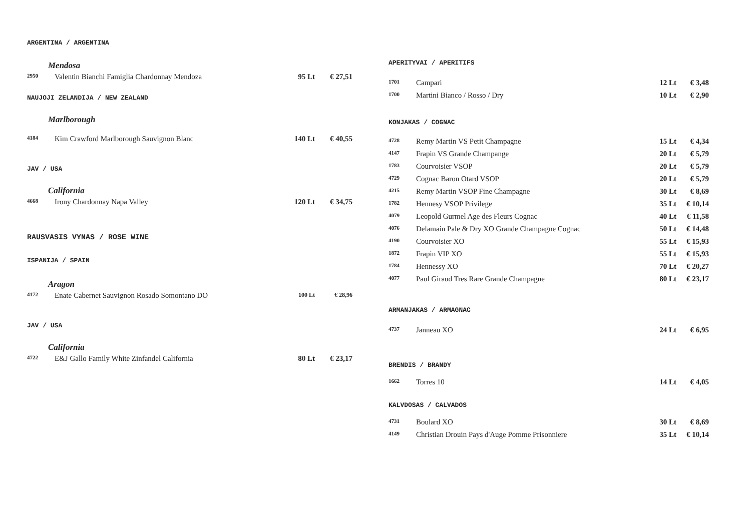ARGENTINA / ARGENTINA
Mendosa
| 2950 | Valentin Bianchi Famiglia Chardonnay Mendoza | 95 Lt | € 27,51 |
NAUJOJI ZELANDIJA / NEW ZEALAND
Marlborough
| 4184 | Kim Crawford Marlborough Sauvignon Blanc | 140 Lt | € 40,55 |
JAV / USA
California
| 4668 | Irony Chardonnay Napa Valley | 120 Lt | € 34,75 |
RAUSVASIS VYNAS / ROSE WINE
ISPANIJA / SPAIN
Aragon
| 4172 | Enate Cabernet Sauvignon Rosado Somontano DO | 100 Lt | € 28,96 |
JAV / USA
California
| 4722 | E&J Gallo Family White Zinfandel California | 80 Lt | € 23,17 |
APERITYVAI / APERITIFS
| 1701 | Campari | 12 Lt | € 3,48 |
| 1700 | Martini Bianco / Rosso / Dry | 10 Lt | € 2,90 |
KONJAKAS / COGNAC
| 4728 | Remy Martin VS Petit Champagne | 15 Lt | € 4,34 |
| 4147 | Frapin VS Grande Champange | 20 Lt | € 5,79 |
| 1783 | Courvoisier VSOP | 20 Lt | € 5,79 |
| 4729 | Cognac Baron Otard VSOP | 20 Lt | € 5,79 |
| 4215 | Remy Martin VSOP Fine Champagne | 30 Lt | € 8,69 |
| 1782 | Hennesy VSOP Privilege | 35 Lt | € 10,14 |
| 4079 | Leopold Gurmel Age des Fleurs Cognac | 40 Lt | € 11,58 |
| 4076 | Delamain Pale & Dry XO Grande Champagne Cognac | 50 Lt | € 14,48 |
| 4190 | Courvoisier XO | 55 Lt | € 15,93 |
| 1872 | Frapin VIP XO | 55 Lt | € 15,93 |
| 1784 | Hennessy XO | 70 Lt | € 20,27 |
| 4077 | Paul Giraud Tres Rare Grande Champagne | 80 Lt | € 23,17 |
ARMANJAKAS / ARMAGNAC
| 4737 | Janneau XO | 24 Lt | € 6,95 |
BRENDIS / BRANDY
| 1662 | Torres 10 | 14 Lt | € 4,05 |
KALVDOSAS / CALVADOS
| 4731 | Boulard XO | 30 Lt | € 8,69 |
| 4149 | Christian Drouin Pays d'Auge Pomme Prisonniere | 35 Lt | € 10,14 |